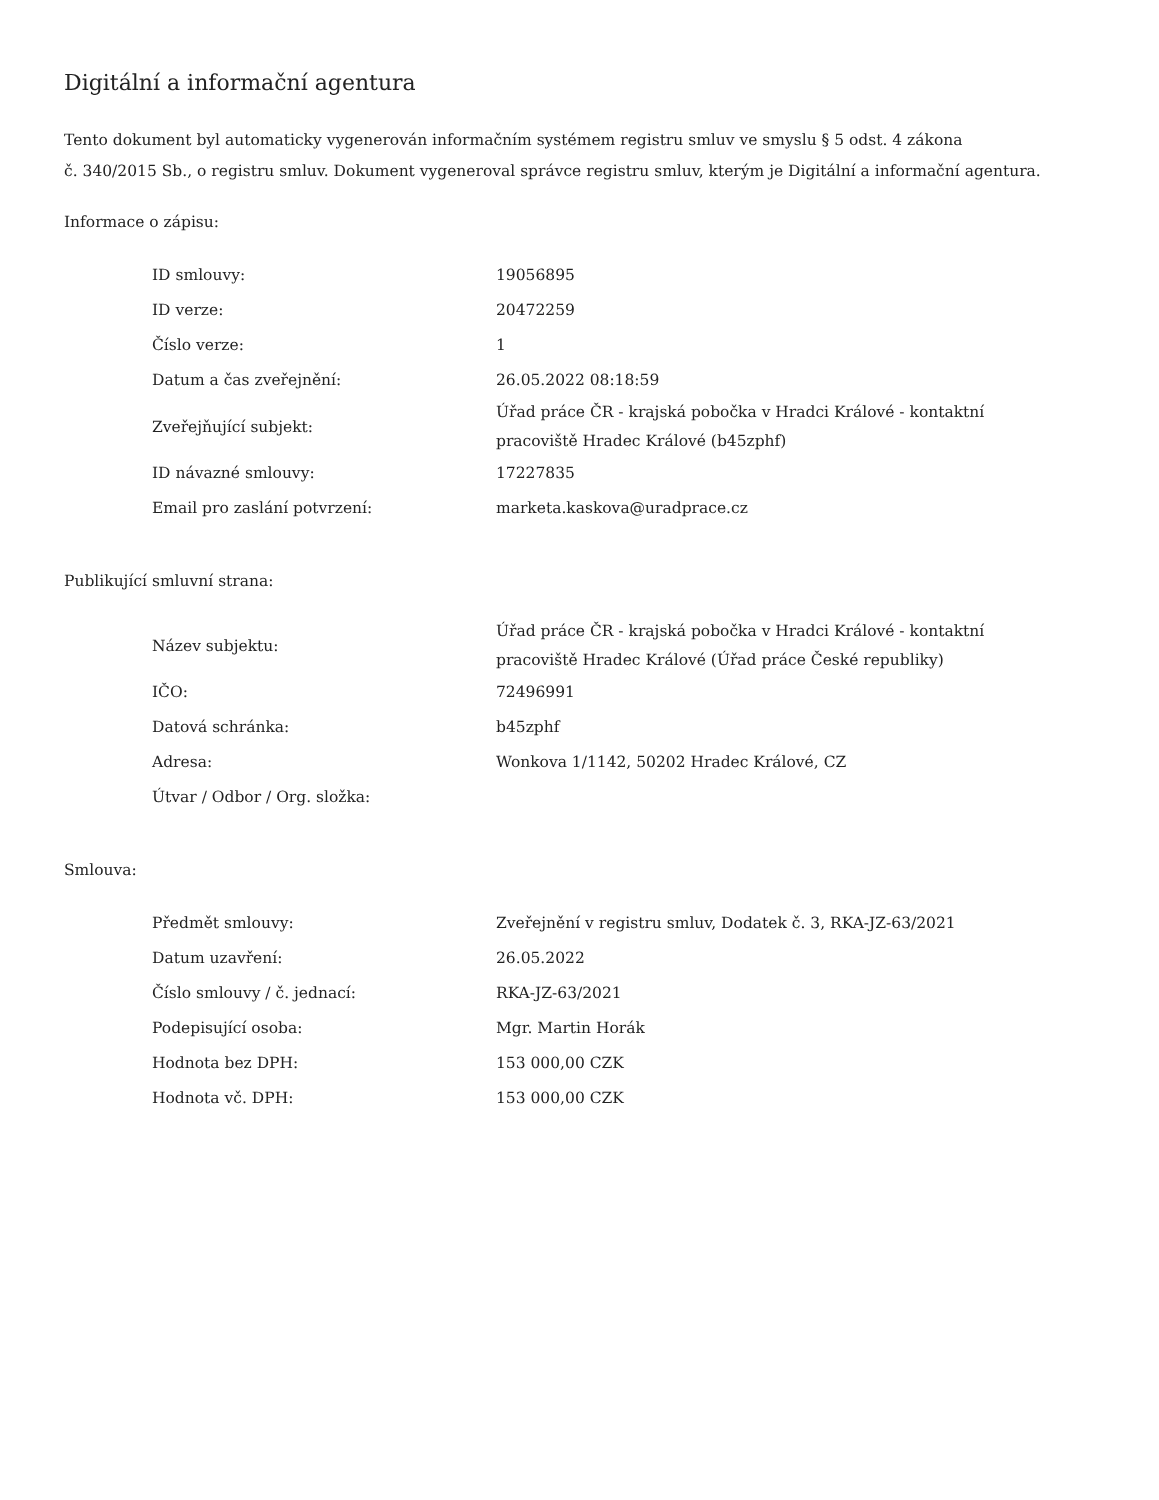Digitální a informační agentura
Tento dokument byl automaticky vygenerován informačním systémem registru smluv ve smyslu § 5 odst. 4 zákona
č. 340/2015 Sb., o registru smluv. Dokument vygeneroval správce registru smluv, kterým je Digitální a informační agentura.
Informace o zápisu:
| ID smlouvy: | 19056895 |
| ID verze: | 20472259 |
| Číslo verze: | 1 |
| Datum a čas zveřejnění: | 26.05.2022 08:18:59 |
| Zveřejňující subjekt: | Úřad práce ČR - krajská pobočka v Hradci Králové - kontaktní pracoviště Hradec Králové (b45zphf) |
| ID návazné smlouvy: | 17227835 |
| Email pro zaslání potvrzení: | marketa.kaskova@uradprace.cz |
Publikující smluvní strana:
| Název subjektu: | Úřad práce ČR - krajská pobočka v Hradci Králové - kontaktní pracoviště Hradec Králové (Úřad práce České republiky) |
| IČO: | 72496991 |
| Datová schránka: | b45zphf |
| Adresa: | Wonkova 1/1142, 50202 Hradec Králové, CZ |
| Útvar / Odbor / Org. složka: | |
Smlouva:
| Předmět smlouvy: | Zveřejnění v registru smluv, Dodatek č. 3, RKA-JZ-63/2021 |
| Datum uzavření: | 26.05.2022 |
| Číslo smlouvy / č. jednací: | RKA-JZ-63/2021 |
| Podepisující osoba: | Mgr. Martin Horák |
| Hodnota bez DPH: | 153 000,00 CZK |
| Hodnota vč. DPH: | 153 000,00 CZK |